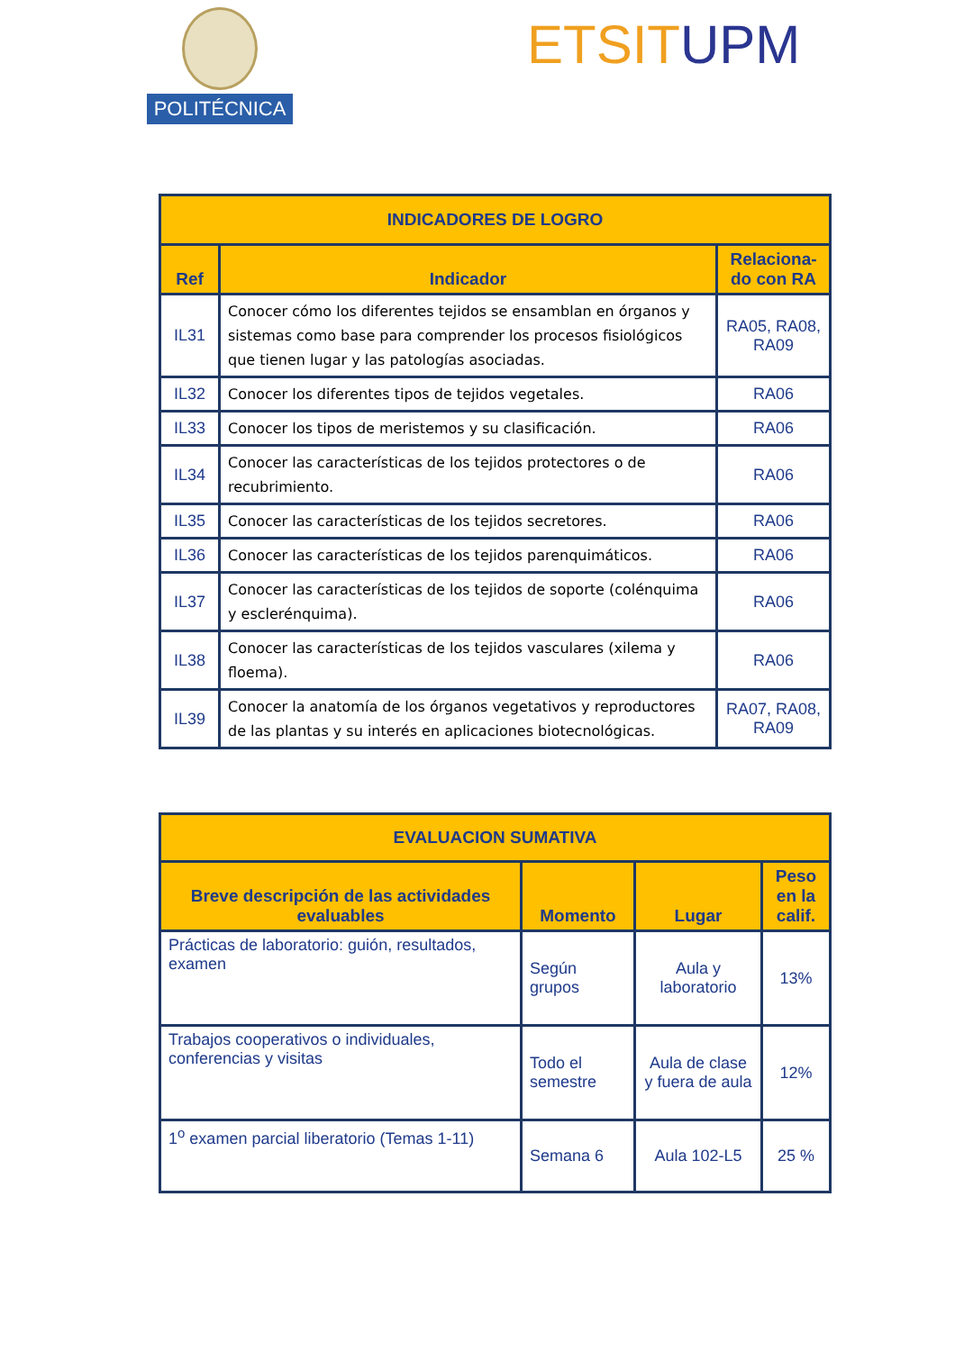POLITÉCNICA ETSIT UPM
| INDICADORES DE LOGRO | | |
| --- | --- | --- |
| Ref | Indicador | Relaciona-do con RA |
| IL31 | Conocer cómo los diferentes tejidos se ensamblan en órganos y sistemas como base para comprender los procesos fisiológicos que tienen lugar y las patologías asociadas. | RA05, RA08, RA09 |
| IL32 | Conocer los diferentes tipos de tejidos vegetales. | RA06 |
| IL33 | Conocer los tipos de meristemos y su clasificación. | RA06 |
| IL34 | Conocer las características de los tejidos protectores o de recubrimiento. | RA06 |
| IL35 | Conocer las características de los tejidos secretores. | RA06 |
| IL36 | Conocer las características de los tejidos parenquimáticos. | RA06 |
| IL37 | Conocer las características de los tejidos de soporte (colénquima y esclerénquima). | RA06 |
| IL38 | Conocer las características de los tejidos vasculares (xilema y floema). | RA06 |
| IL39 | Conocer la anatomía de los órganos vegetativos y reproductores de las plantas y su interés en aplicaciones biotecnológicas. | RA07, RA08, RA09 |
| EVALUACION SUMATIVA | | | |
| --- | --- | --- | --- |
| Breve descripción de las actividades evaluables | Momento | Lugar | Peso en la calif. |
| Prácticas de laboratorio: guión, resultados, examen | Según grupos | Aula y laboratorio | 13% |
| Trabajos cooperativos o individuales, conferencias y visitas | Todo el semestre | Aula de clase y fuera de aula | 12% |
| 1<sup>o</sup> examen parcial liberatorio (Temas 1-11) | Semana 6 | Aula 102-L5 | 25 % |